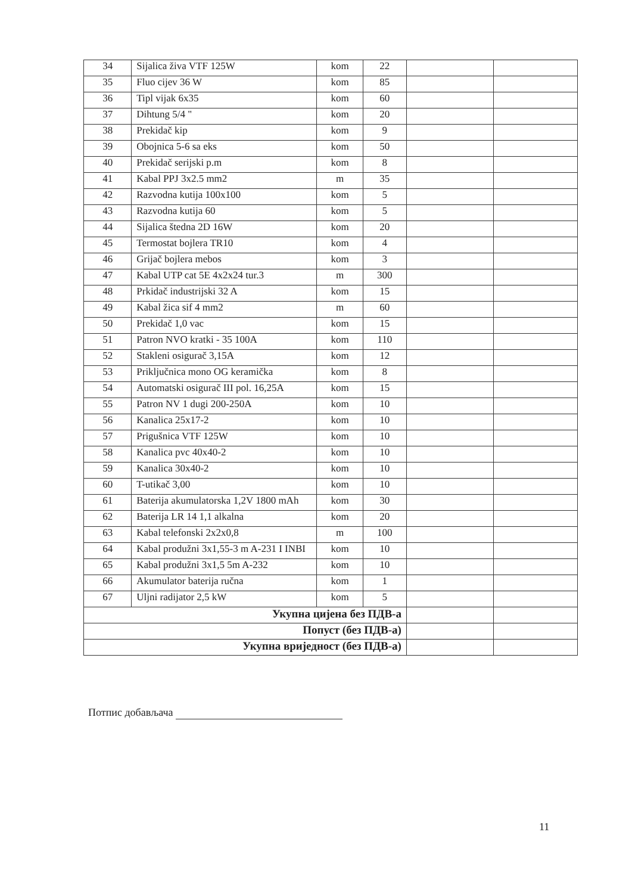| 34 | Sijalica živa VTF 125W | kom | 22 | | |
| 35 | Fluo cijev 36 W | kom | 85 | | |
| 36 | Tipl vijak 6x35 | kom | 60 | | |
| 37 | Dihtung 5/4 " | kom | 20 | | |
| 38 | Prekidač kip | kom | 9 | | |
| 39 | Obojnica 5-6 sa eks | kom | 50 | | |
| 40 | Prekidač serijski p.m | kom | 8 | | |
| 41 | Kabal PPJ 3x2.5 mm2 | m | 35 | | |
| 42 | Razvodna kutija 100x100 | kom | 5 | | |
| 43 | Razvodna kutija 60 | kom | 5 | | |
| 44 | Sijalica štedna 2D 16W | kom | 20 | | |
| 45 | Termostat bojlera TR10 | kom | 4 | | |
| 46 | Grijač bojlera mebos | kom | 3 | | |
| 47 | Kabal UTP cat 5E 4x2x24 tur.3 | m | 300 | | |
| 48 | Prkidač industrijski 32 A | kom | 15 | | |
| 49 | Kabal žica sif 4 mm2 | m | 60 | | |
| 50 | Prekidač 1,0 vac | kom | 15 | | |
| 51 | Patron NVO kratki - 35 100A | kom | 110 | | |
| 52 | Stakleni osigurač 3,15A | kom | 12 | | |
| 53 | Priključnica mono OG keramička | kom | 8 | | |
| 54 | Automatski osigurač III pol. 16,25A | kom | 15 | | |
| 55 | Patron NV 1 dugi 200-250A | kom | 10 | | |
| 56 | Kanalica 25x17-2 | kom | 10 | | |
| 57 | Prigušnica VTF 125W | kom | 10 | | |
| 58 | Kanalica pvc 40x40-2 | kom | 10 | | |
| 59 | Kanalica 30x40-2 | kom | 10 | | |
| 60 | T-utikač 3,00 | kom | 10 | | |
| 61 | Baterija akumulatorska 1,2V 1800 mAh | kom | 30 | | |
| 62 | Baterija LR 14 1,1 alkalna | kom | 20 | | |
| 63 | Kabal telefonski 2x2x0,8 | m | 100 | | |
| 64 | Kabal produžni 3x1,55-3 m A-231 I INBI | kom | 10 | | |
| 65 | Kabal produžni 3x1,5 5m A-232 | kom | 10 | | |
| 66 | Akumulator baterija ručna | kom | 1 | | |
| 67 | Uljni radijator 2,5 kW | kom | 5 | | |
| Укупна цијена без ПДВ-а | | | | | |
| Попуст (без ПДВ-а) | | | | | |
| Укупна вриједност (без ПДВ-а) | | | | | |
Потпис добављача
11